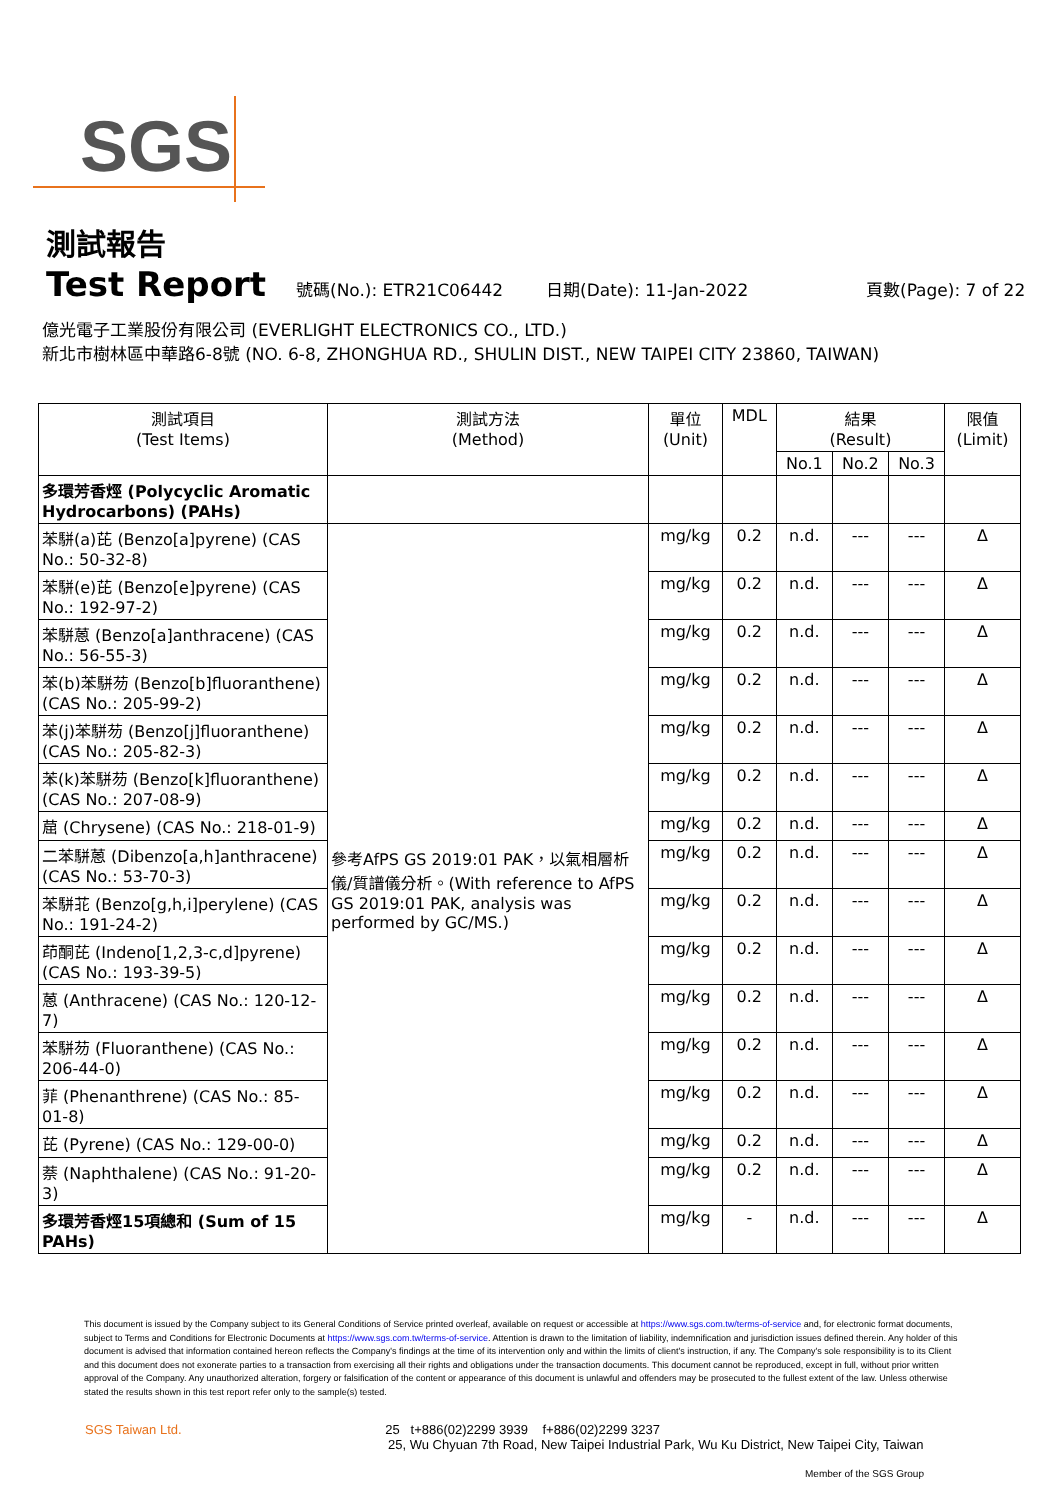SGS
測試報告
Test Report 號碼(No.): ETR21C06442 日期(Date): 11-Jan-2022 頁數(Page): 7 of 22
億光電子工業股份有限公司 (EVERLIGHT ELECTRONICS CO., LTD.)
新北市樹林區中華路6-8號 (NO. 6-8, ZHONGHUA RD., SHULIN DIST., NEW TAIPEI CITY 23860, TAIWAN)
| 測試項目 (Test Items) | 測試方法 (Method) | 單位 (Unit) | MDL | 結果 (Result) | | | 限值 (Limit) |
| --- | --- | --- | --- | --- | --- | --- | --- |
| | | | | No.1 | No.2 | No.3 | |
| 多環芳香烴 (Polycyclic Aromatic Hydrocarbons) (PAHs) | | | | | | | |
| 苯駢(a)芘 (Benzo[a]pyrene) (CAS No.: 50-32-8) | 參考AfPS GS 2019:01 PAK，以氣相層析儀/質譜儀分析。(With reference to AfPS GS 2019:01 PAK, analysis was performed by GC/MS.) | mg/kg | 0.2 | n.d. | --- | --- | Δ |
| 苯駢(e)芘 (Benzo[e]pyrene) (CAS No.: 192-97-2) | | mg/kg | 0.2 | n.d. | --- | --- | Δ |
| 苯駢蒽 (Benzo[a]anthracene) (CAS No.: 56-55-3) | | mg/kg | 0.2 | n.d. | --- | --- | Δ |
| 苯(b)苯駢芴 (Benzo[b]fluoranthene) (CAS No.: 205-99-2) | | mg/kg | 0.2 | n.d. | --- | --- | Δ |
| 苯(j)苯駢芴 (Benzo[j]fluoranthene) (CAS No.: 205-82-3) | | mg/kg | 0.2 | n.d. | --- | --- | Δ |
| 苯(k)苯駢芴 (Benzo[k]fluoranthene) (CAS No.: 207-08-9) | | mg/kg | 0.2 | n.d. | --- | --- | Δ |
| 䓛 (Chrysene) (CAS No.: 218-01-9) | | mg/kg | 0.2 | n.d. | --- | --- | Δ |
| 二苯駢蒽 (Dibenzo[a,h]anthracene) (CAS No.: 53-70-3) | | mg/kg | 0.2 | n.d. | --- | --- | Δ |
| 苯駢苝 (Benzo[g,h,i]perylene) (CAS No.: 191-24-2) | | mg/kg | 0.2 | n.d. | --- | --- | Δ |
| 茚酮芘 (Indeno[1,2,3-c,d]pyrene) (CAS No.: 193-39-5) | | mg/kg | 0.2 | n.d. | --- | --- | Δ |
| 蒽 (Anthracene) (CAS No.: 120-12-7) | | mg/kg | 0.2 | n.d. | --- | --- | Δ |
| 苯駢芴 (Fluoranthene) (CAS No.: 206-44-0) | | mg/kg | 0.2 | n.d. | --- | --- | Δ |
| 菲 (Phenanthrene) (CAS No.: 85-01-8) | | mg/kg | 0.2 | n.d. | --- | --- | Δ |
| 芘 (Pyrene) (CAS No.: 129-00-0) | | mg/kg | 0.2 | n.d. | --- | --- | Δ |
| 萘 (Naphthalene) (CAS No.: 91-20-3) | | mg/kg | 0.2 | n.d. | --- | --- | Δ |
| 多環芳香烴15項總和 (Sum of 15 PAHs) | | mg/kg | - | n.d. | --- | --- | Δ |
This document is issued by the Company subject to its General Conditions of Service printed overleaf, available on request or accessible at https://www.sgs.com.tw/terms-of-service and, for electronic format documents, subject to Terms and Conditions for Electronic Documents at https://www.sgs.com.tw/terms-of-service. Attention is drawn to the limitation of liability, indemnification and jurisdiction issues defined therein. Any holder of this document is advised that information contained hereon reflects the Company's findings at the time of its intervention only and within the limits of client's instruction, if any. The Company's sole responsibility is to its Client and this document does not exonerate parties to a transaction from exercising all their rights and obligations under the transaction documents. This document cannot be reproduced, except in full, without prior written approval of the Company. Any unauthorized alteration, forgery or falsification of the content or appearance of this document is unlawful and offenders may be prosecuted to the fullest extent of the law. Unless otherwise stated the results shown in this test report refer only to the sample(s) tested.
SGS Taiwan Ltd. 25 t+886(02)2299 3939 f+886(02)2299 3237
25, Wu Chyuan 7th Road, New Taipei Industrial Park, Wu Ku District, New Taipei City, Taiwan
Member of the SGS Group